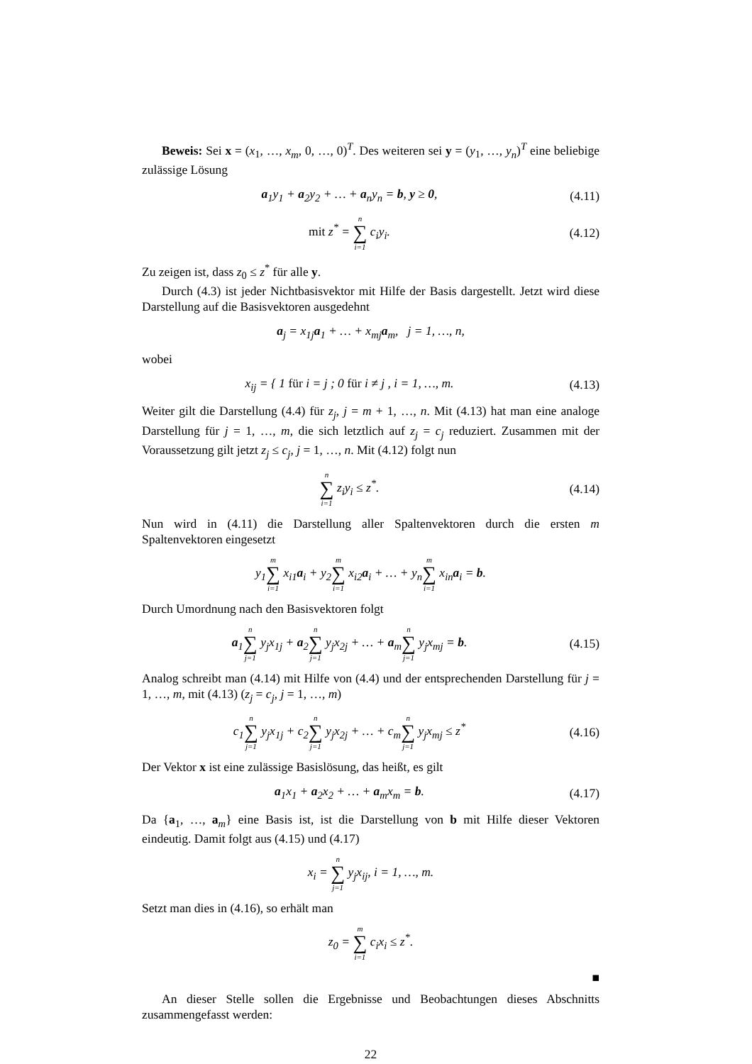Beweis: Sei x = (x<sub>1</sub>, …, x<sub>m</sub>, 0, …, 0)<sup>T</sup>. Des weiteren sei y = (y<sub>1</sub>, …, y<sub>n</sub>)<sup>T</sup> eine beliebige zulässige Lösung
a<sub>1</sub>y<sub>1</sub> + a<sub>2</sub>y<sub>2</sub> + … + a<sub>n</sub>y<sub>n</sub> = b, y ≥ 0,
(4.11)
mit z<sup>*</sup> = n ∑ i=1 c<sub>i</sub>y<sub>i</sub>.
(4.12)
Zu zeigen ist, dass z<sub>0</sub> ≤ z<sup>*</sup> für alle y.
Durch (4.3) ist jeder Nichtbasisvektor mit Hilfe der Basis dargestellt. Jetzt wird diese Darstellung auf die Basisvektoren ausgedehnt
a<sub>j</sub> = x<sub>1j</sub>a<sub>1</sub> + … + x<sub>mj</sub>a<sub>m</sub>, j = 1, …, n,
wobei
x<sub>ij</sub> = { 1 für i = j ; 0 für i ≠ j , i = 1, …, m.
(4.13)
Weiter gilt die Darstellung (4.4) für z<sub>j</sub>, j = m + 1, …, n. Mit (4.13) hat man eine analoge Darstellung für j = 1, …, m, die sich letztlich auf z<sub>j</sub> = c<sub>j</sub> reduziert. Zusammen mit der Voraussetzung gilt jetzt z<sub>j</sub> ≤ c<sub>j</sub>, j = 1, …, n. Mit (4.12) folgt nun
n ∑ i=1 z<sub>i</sub>y<sub>i</sub> ≤ z<sup>*</sup>.
(4.14)
Nun wird in (4.11) die Darstellung aller Spaltenvektoren durch die ersten m Spaltenvektoren eingesetzt
y<sub>1</sub>m ∑ i=1 x<sub>i1</sub>a<sub>i</sub> + y<sub>2</sub>m ∑ i=1 x<sub>i2</sub>a<sub>i</sub> + … + y<sub>n</sub>m ∑ i=1 x<sub>in</sub>a<sub>i</sub> = b.
Durch Umordnung nach den Basisvektoren folgt
a<sub>1</sub>n ∑ j=1 y<sub>j</sub>x<sub>1j</sub> + a<sub>2</sub>n ∑ j=1 y<sub>j</sub>x<sub>2j</sub> + … + a<sub>m</sub>n ∑ j=1 y<sub>j</sub>x<sub>mj</sub> = b.
(4.15)
Analog schreibt man (4.14) mit Hilfe von (4.4) und der entsprechenden Darstellung für j = 1, …, m, mit (4.13) (z<sub>j</sub> = c<sub>j</sub>, j = 1, …, m)
c<sub>1</sub>n ∑ j=1 y<sub>j</sub>x<sub>1j</sub> + c<sub>2</sub>n ∑ j=1 y<sub>j</sub>x<sub>2j</sub> + … + c<sub>m</sub>n ∑ j=1 y<sub>j</sub>x<sub>mj</sub> ≤ z<sup>*</sup>
(4.16)
Der Vektor x ist eine zulässige Basislösung, das heißt, es gilt
a<sub>1</sub>x<sub>1</sub> + a<sub>2</sub>x<sub>2</sub> + … + a<sub>m</sub>x<sub>m</sub> = b.
(4.17)
Da {a<sub>1</sub>, …, a<sub>m</sub>} eine Basis ist, ist die Darstellung von b mit Hilfe dieser Vektoren eindeutig. Damit folgt aus (4.15) und (4.17)
x<sub>i</sub> = n ∑ j=1 y<sub>j</sub>x<sub>ij</sub>, i = 1, …, m.
Setzt man dies in (4.16), so erhält man
z<sub>0</sub> = m ∑ i=1 c<sub>i</sub>x<sub>i</sub> ≤ z<sup>*</sup>.
■
An dieser Stelle sollen die Ergebnisse und Beobachtungen dieses Abschnitts zusammengefasst werden:
22